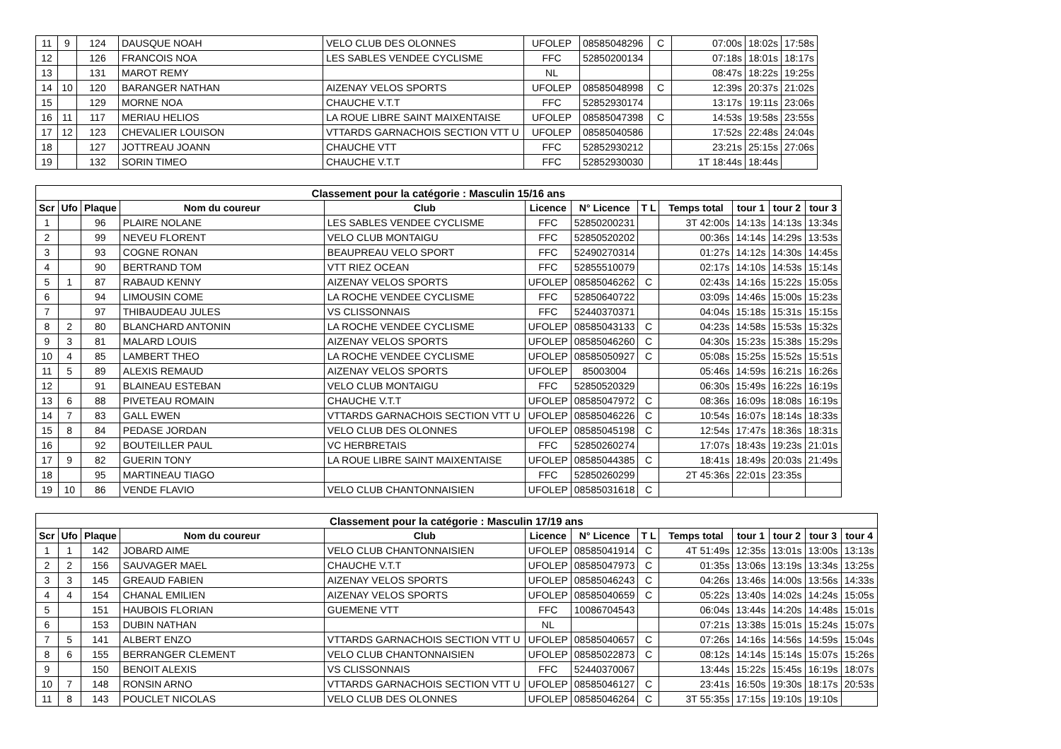| 11 | 9 | 124 | DAUSQUE NOAH | VELO CLUB DES OLONNES | UFOLEP | 08585048296 | C | 07:00s | 18:02s | 17:58s |
| 12 | | 126 | FRANCOIS NOA | LES SABLES VENDEE CYCLISME | FFC | 52850200134 | | 07:18s | 18:01s | 18:17s |
| 13 | | 131 | MAROT REMY | | NL | | | 08:47s | 18:22s | 19:25s |
| 14 | 10 | 120 | BARANGER NATHAN | AIZENAY VELOS SPORTS | UFOLEP | 08585048998 | C | 12:39s | 20:37s | 21:02s |
| 15 | | 129 | MORNE NOA | CHAUCHE V.T.T | FFC | 52852930174 | | 13:17s | 19:11s | 23:06s |
| 16 | 11 | 117 | MERIAU HELIOS | LA ROUE LIBRE SAINT MAIXENTAISE | UFOLEP | 08585047398 | C | 14:53s | 19:58s | 23:55s |
| 17 | 12 | 123 | CHEVALIER LOUISON | VTTARDS GARNACHOIS SECTION VTT U | UFOLEP | 08585040586 | | 17:52s | 22:48s | 24:04s |
| 18 | | 127 | JOTTREAU JOANN | CHAUCHE VTT | FFC | 52852930212 | | 23:21s | 25:15s | 27:06s |
| 19 | | 132 | SORIN TIMEO | CHAUCHE V.T.T | FFC | 52852930030 | | 1T 18:44s | 18:44s | |
| Classement pour la catégorie : Masculin 15/16 ans | | | | | | | | | | | |
| Scr | Ufo | Plaque | Nom du coureur | Club | Licence | N° Licence | T L | Temps total | tour 1 | tour 2 | tour 3 |
| 1 | | 96 | PLAIRE NOLANE | LES SABLES VENDEE CYCLISME | FFC | 52850200231 | | 3T 42:00s | 14:13s | 14:13s | 13:34s |
| 2 | | 99 | NEVEU FLORENT | VELO CLUB MONTAIGU | FFC | 52850520202 | | 00:36s | 14:14s | 14:29s | 13:53s |
| 3 | | 93 | COGNE RONAN | BEAUPREAU VELO SPORT | FFC | 52490270314 | | 01:27s | 14:12s | 14:30s | 14:45s |
| 4 | | 90 | BERTRAND TOM | VTT RIEZ OCEAN | FFC | 52855510079 | | 02:17s | 14:10s | 14:53s | 15:14s |
| 5 | 1 | 87 | RABAUD KENNY | AIZENAY VELOS SPORTS | UFOLEP | 08585046262 | C | 02:43s | 14:16s | 15:22s | 15:05s |
| 6 | | 94 | LIMOUSIN COME | LA ROCHE VENDEE CYCLISME | FFC | 52850640722 | | 03:09s | 14:46s | 15:00s | 15:23s |
| 7 | | 97 | THIBAUDEAU JULES | VS CLISSONNAIS | FFC | 52440370371 | | 04:04s | 15:18s | 15:31s | 15:15s |
| 8 | 2 | 80 | BLANCHARD ANTONIN | LA ROCHE VENDEE CYCLISME | UFOLEP | 08585043133 | C | 04:23s | 14:58s | 15:53s | 15:32s |
| 9 | 3 | 81 | MALARD LOUIS | AIZENAY VELOS SPORTS | UFOLEP | 08585046260 | C | 04:30s | 15:23s | 15:38s | 15:29s |
| 10 | 4 | 85 | LAMBERT THEO | LA ROCHE VENDEE CYCLISME | UFOLEP | 08585050927 | C | 05:08s | 15:25s | 15:52s | 15:51s |
| 11 | 5 | 89 | ALEXIS REMAUD | AIZENAY VELOS SPORTS | UFOLEP | 85003004 | | 05:46s | 14:59s | 16:21s | 16:26s |
| 12 | | 91 | BLAINEAU ESTEBAN | VELO CLUB MONTAIGU | FFC | 52850520329 | | 06:30s | 15:49s | 16:22s | 16:19s |
| 13 | 6 | 88 | PIVETEAU ROMAIN | CHAUCHE V.T.T | UFOLEP | 08585047972 | C | 08:36s | 16:09s | 18:08s | 16:19s |
| 14 | 7 | 83 | GALL EWEN | VTTARDS GARNACHOIS SECTION VTT U | UFOLEP | 08585046226 | C | 10:54s | 16:07s | 18:14s | 18:33s |
| 15 | 8 | 84 | PEDASE JORDAN | VELO CLUB DES OLONNES | UFOLEP | 08585045198 | C | 12:54s | 17:47s | 18:36s | 18:31s |
| 16 | | 92 | BOUTEILLER PAUL | VC HERBRETAIS | FFC | 52850260274 | | 17:07s | 18:43s | 19:23s | 21:01s |
| 17 | 9 | 82 | GUERIN TONY | LA ROUE LIBRE SAINT MAIXENTAISE | UFOLEP | 08585044385 | C | 18:41s | 18:49s | 20:03s | 21:49s |
| 18 | | 95 | MARTINEAU TIAGO | | FFC | 52850260299 | | 2T 45:36s | 22:01s | 23:35s | |
| 19 | 10 | 86 | VENDE FLAVIO | VELO CLUB CHANTONNAISIEN | UFOLEP | 08585031618 | C | | | | |
| Classement pour la catégorie : Masculin 17/19 ans | | | | | | | | | | | | |
| Scr | Ufo | Plaque | Nom du coureur | Club | Licence | N° Licence | T L | Temps total | tour 1 | tour 2 | tour 3 | tour 4 |
| 1 | 1 | 142 | JOBARD AIME | VELO CLUB CHANTONNAISIEN | UFOLEP | 08585041914 | C | 4T 51:49s | 12:35s | 13:01s | 13:00s | 13:13s |
| 2 | 2 | 156 | SAUVAGER MAEL | CHAUCHE V.T.T | UFOLEP | 08585047973 | C | 01:35s | 13:06s | 13:19s | 13:34s | 13:25s |
| 3 | 3 | 145 | GREAUD FABIEN | AIZENAY VELOS SPORTS | UFOLEP | 08585046243 | C | 04:26s | 13:46s | 14:00s | 13:56s | 14:33s |
| 4 | 4 | 154 | CHANAL EMILIEN | AIZENAY VELOS SPORTS | UFOLEP | 08585040659 | C | 05:22s | 13:40s | 14:02s | 14:24s | 15:05s |
| 5 | | 151 | HAUBOIS FLORIAN | GUEMENE VTT | FFC | 10086704543 | | 06:04s | 13:44s | 14:20s | 14:48s | 15:01s |
| 6 | | 153 | DUBIN NATHAN | | NL | | | 07:21s | 13:38s | 15:01s | 15:24s | 15:07s |
| 7 | 5 | 141 | ALBERT ENZO | VTTARDS GARNACHOIS SECTION VTT U | UFOLEP | 08585040657 | C | 07:26s | 14:16s | 14:56s | 14:59s | 15:04s |
| 8 | 6 | 155 | BERRANGER CLEMENT | VELO CLUB CHANTONNAISIEN | UFOLEP | 08585022873 | C | 08:12s | 14:14s | 15:14s | 15:07s | 15:26s |
| 9 | | 150 | BENOIT ALEXIS | VS CLISSONNAIS | FFC | 52440370067 | | 13:44s | 15:22s | 15:45s | 16:19s | 18:07s |
| 10 | 7 | 148 | RONSIN ARNO | VTTARDS GARNACHOIS SECTION VTT U | UFOLEP | 08585046127 | C | 23:41s | 16:50s | 19:30s | 18:17s | 20:53s |
| 11 | 8 | 143 | POUCLET NICOLAS | VELO CLUB DES OLONNES | UFOLEP | 08585046264 | C | 3T 55:35s | 17:15s | 19:10s | 19:10s | |